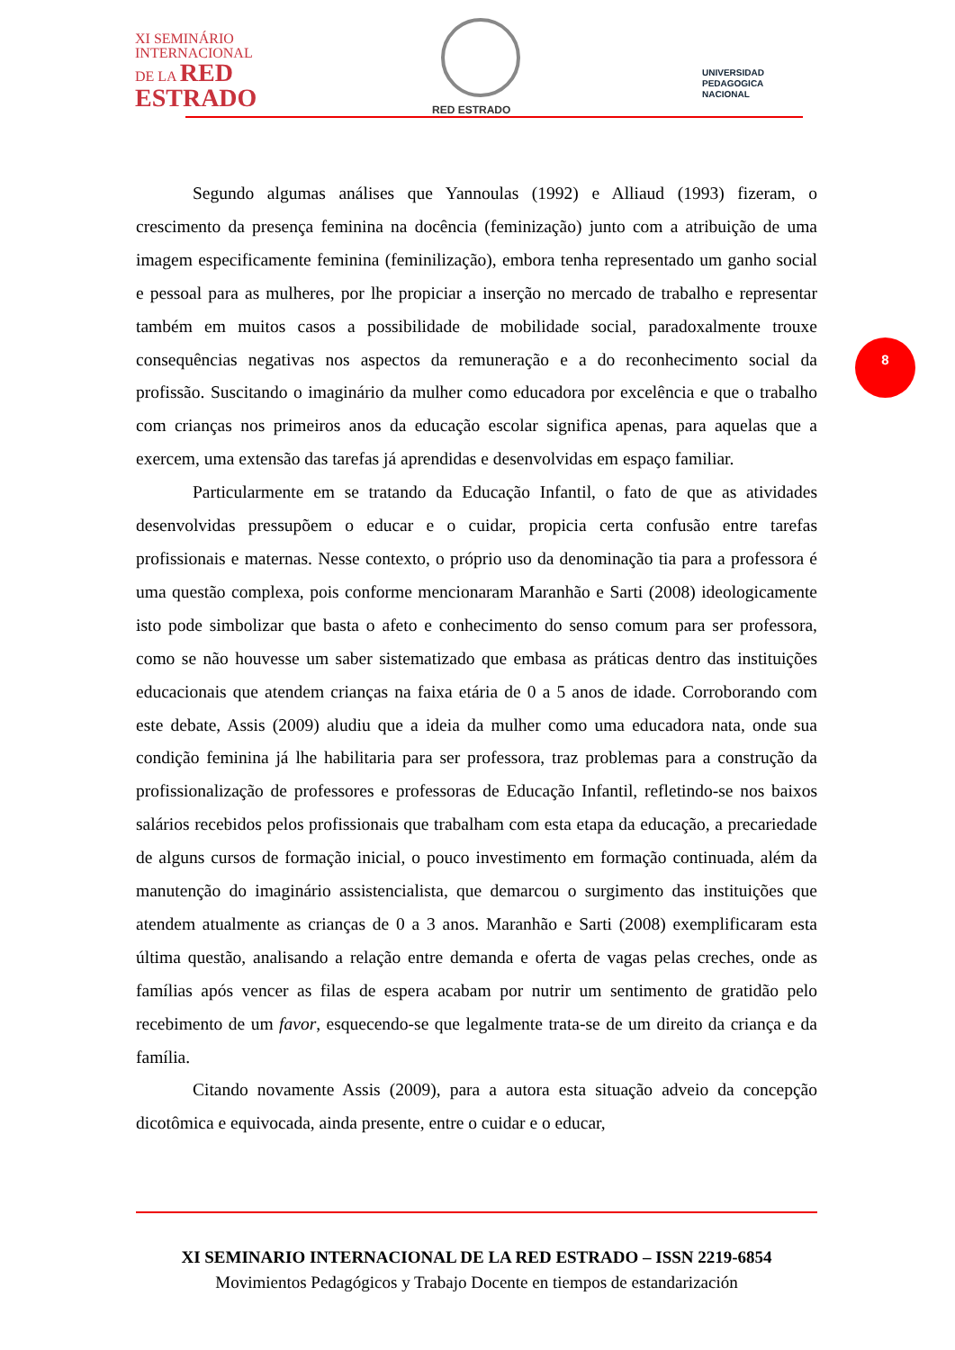XI SEMINÁRIO
INTERNACIONAL
DE LA RED
ESTRADO
RED ESTRADO
UNIVERSIDAD
PEDAGOGICA
NACIONAL
8
Segundo algumas análises que Yannoulas (1992) e Alliaud (1993) fizeram, o crescimento da presença feminina na docência (feminização) junto com a atribuição de uma imagem especificamente feminina (feminilização), embora tenha representado um ganho social e pessoal para as mulheres, por lhe propiciar a inserção no mercado de trabalho e representar também em muitos casos a possibilidade de mobilidade social, paradoxalmente trouxe consequências negativas nos aspectos da remuneração e a do reconhecimento social da profissão. Suscitando o imaginário da mulher como educadora por excelência e que o trabalho com crianças nos primeiros anos da educação escolar significa apenas, para aquelas que a exercem, uma extensão das tarefas já aprendidas e desenvolvidas em espaço familiar.
Particularmente em se tratando da Educação Infantil, o fato de que as atividades desenvolvidas pressupõem o educar e o cuidar, propicia certa confusão entre tarefas profissionais e maternas. Nesse contexto, o próprio uso da denominação tia para a professora é uma questão complexa, pois conforme mencionaram Maranhão e Sarti (2008) ideologicamente isto pode simbolizar que basta o afeto e conhecimento do senso comum para ser professora, como se não houvesse um saber sistematizado que embasa as práticas dentro das instituições educacionais que atendem crianças na faixa etária de 0 a 5 anos de idade. Corroborando com este debate, Assis (2009) aludiu que a ideia da mulher como uma educadora nata, onde sua condição feminina já lhe habilitaria para ser professora, traz problemas para a construção da profissionalização de professores e professoras de Educação Infantil, refletindo-se nos baixos salários recebidos pelos profissionais que trabalham com esta etapa da educação, a precariedade de alguns cursos de formação inicial, o pouco investimento em formação continuada, além da manutenção do imaginário assistencialista, que demarcou o surgimento das instituições que atendem atualmente as crianças de 0 a 3 anos. Maranhão e Sarti (2008) exemplificaram esta última questão, analisando a relação entre demanda e oferta de vagas pelas creches, onde as famílias após vencer as filas de espera acabam por nutrir um sentimento de gratidão pelo recebimento de um favor, esquecendo-se que legalmente trata-se de um direito da criança e da família.
Citando novamente Assis (2009), para a autora esta situação adveio da concepção dicotômica e equivocada, ainda presente, entre o cuidar e o educar,
XI SEMINARIO INTERNACIONAL DE LA RED ESTRADO – ISSN 2219-6854
Movimientos Pedagógicos y Trabajo Docente en tiempos de estandarización